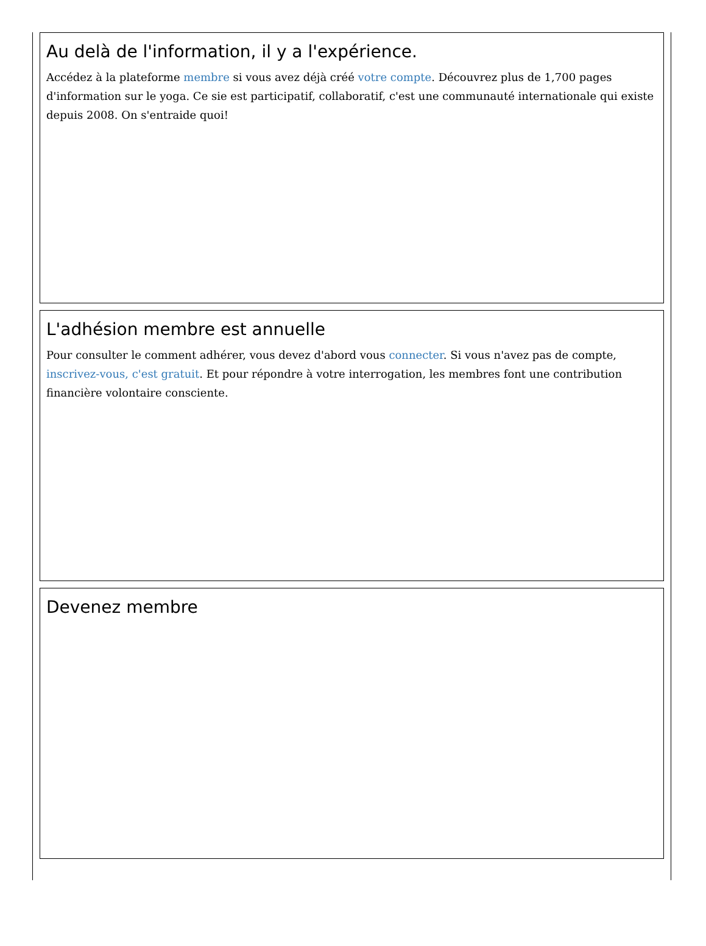Au delà de l'information, il y a l'expérience.
Accédez à la plateforme membre si vous avez déjà créé votre compte. Découvrez plus de 1,700 pages d'information sur le yoga. Ce sie est participatif, collaboratif, c'est une communauté internationale qui existe depuis 2008. On s'entraide quoi!
L'adhésion membre est annuelle
Pour consulter le comment adhérer, vous devez d'abord vous connecter. Si vous n'avez pas de compte, inscrivez-vous, c'est gratuit. Et pour répondre à votre interrogation, les membres font une contribution financière volontaire consciente.
Devenez membre